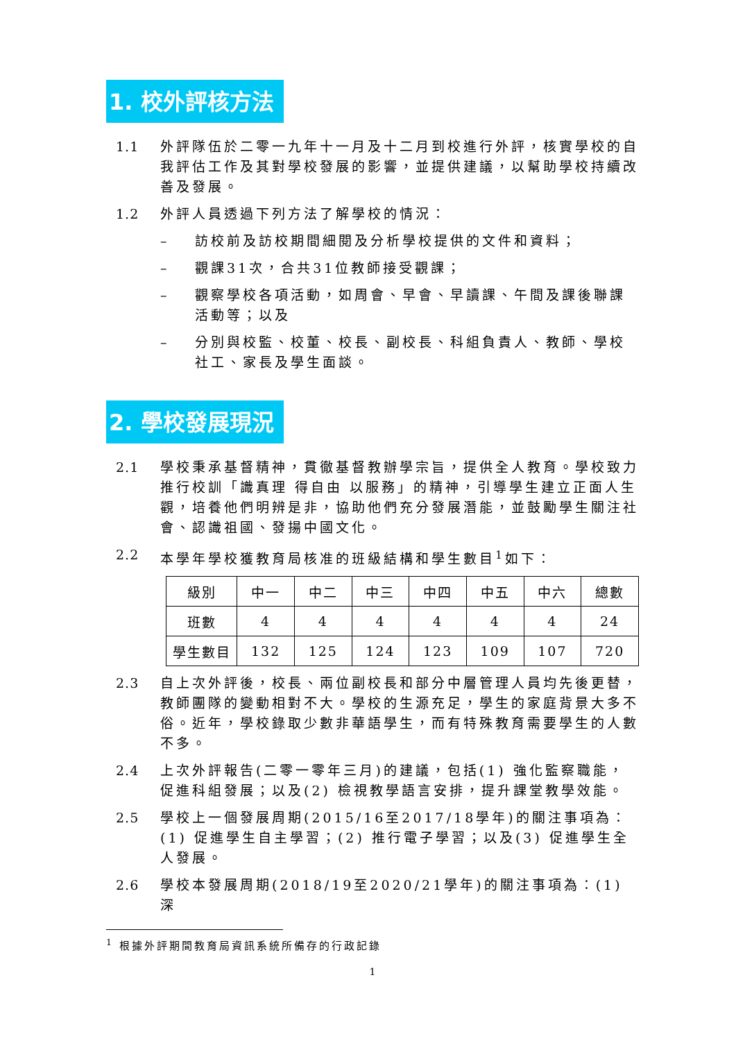1. 校外評核方法
1.1 外評隊伍於二零一九年十一月及十二月到校進行外評，核實學校的自我評估工作及其對學校發展的影響，並提供建議，以幫助學校持續改善及發展。
1.2 外評人員透過下列方法了解學校的情況：
– 訪校前及訪校期間細閱及分析學校提供的文件和資料；
– 觀課31次，合共31位教師接受觀課；
– 觀察學校各項活動，如周會、早會、早讀課、午間及課後聯課活動等；以及
– 分別與校監、校董、校長、副校長、科組負責人、教師、學校社工、家長及學生面談。
2. 學校發展現況
2.1 學校秉承基督精神，貫徹基督教辦學宗旨，提供全人教育。學校致力推行校訓「識真理 得自由 以服務」的精神，引導學生建立正面人生觀，培養他們明辨是非，協助他們充分發展潛能，並鼓勵學生關注社會、認識祖國、發揚中國文化。
2.2 本學年學校獲教育局核准的班級結構和學生數目<sup>1</sup>如下：
| 級別 | 中一 | 中二 | 中三 | 中四 | 中五 | 中六 | 總數 |
| 班數 | 4 | 4 | 4 | 4 | 4 | 4 | 24 |
| 學生數目 | 132 | 125 | 124 | 123 | 109 | 107 | 720 |
2.3 自上次外評後，校長、兩位副校長和部分中層管理人員均先後更替，教師團隊的變動相對不大。學校的生源充足，學生的家庭背景大多不俗。近年，學校錄取少數非華語學生，而有特殊教育需要學生的人數不多。
2.4 上次外評報告(二零一零年三月)的建議，包括(1) 強化監察職能，促進科組發展；以及(2) 檢視教學語言安排，提升課堂教學效能。
2.5 學校上一個發展周期(2015/16至2017/18學年)的關注事項為：(1) 促進學生自主學習；(2) 推行電子學習；以及(3) 促進學生全人發展。
2.6 學校本發展周期(2018/19至2020/21學年)的關注事項為：(1) 深
<sup>1</sup> 根據外評期間教育局資訊系統所備存的行政記錄
1